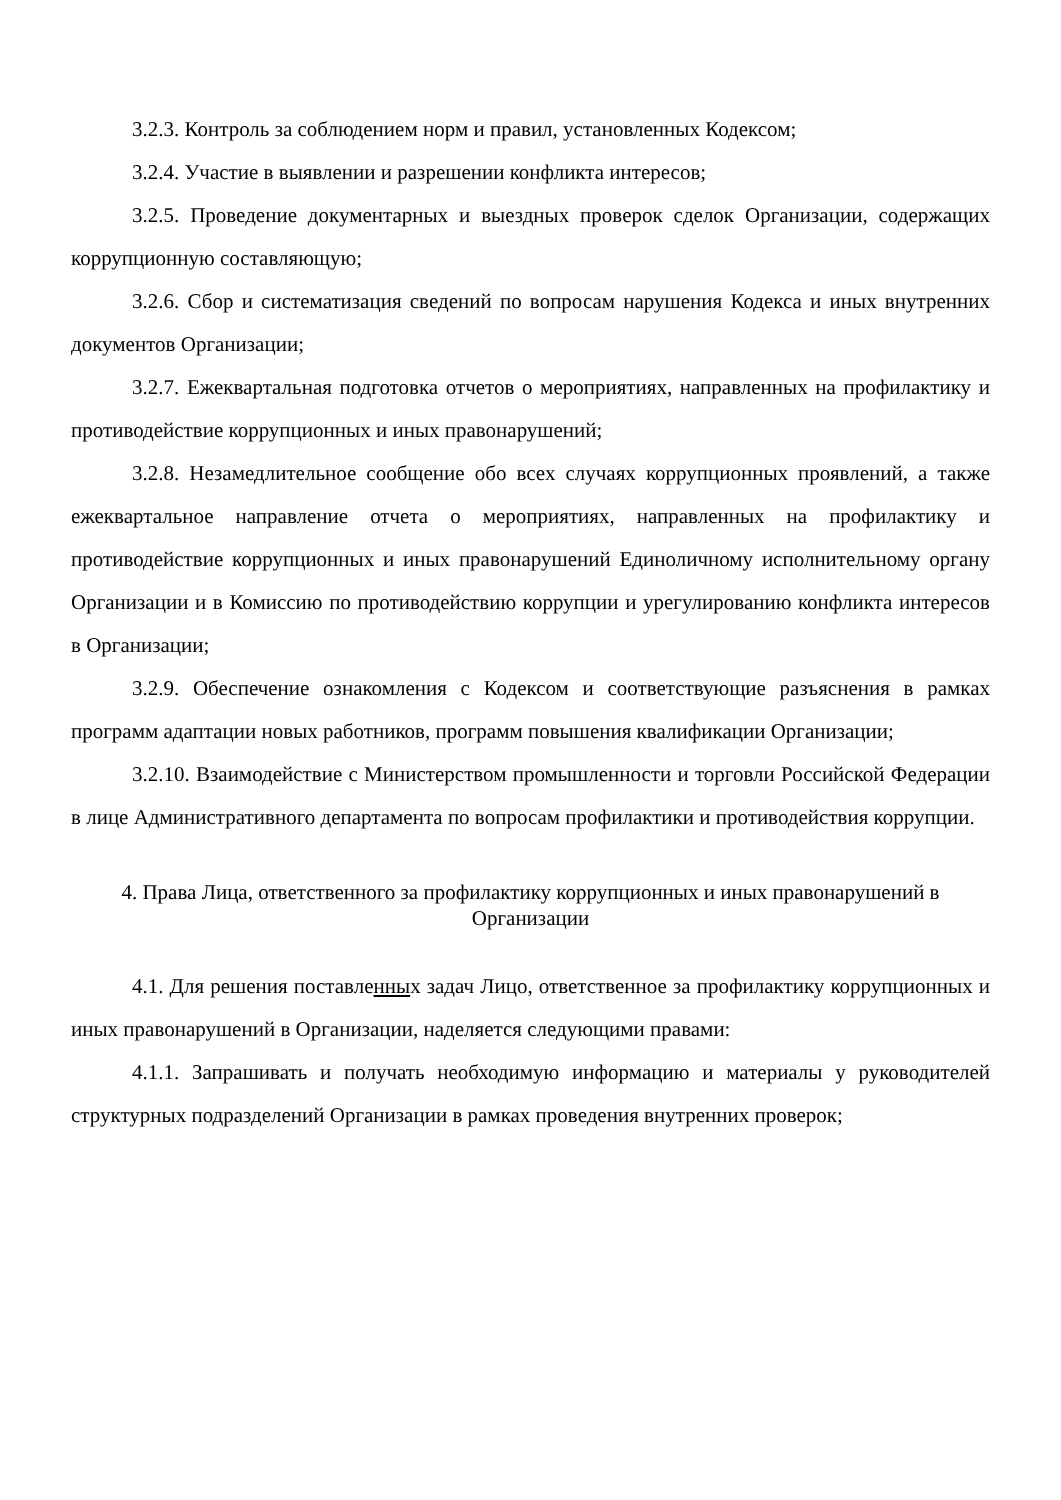3.2.3. Контроль за соблюдением норм и правил, установленных Кодексом;
3.2.4. Участие в выявлении и разрешении конфликта интересов;
3.2.5. Проведение документарных и выездных проверок сделок Организации, содержащих коррупционную составляющую;
3.2.6. Сбор и систематизация сведений по вопросам нарушения Кодекса и иных внутренних документов Организации;
3.2.7. Ежеквартальная подготовка отчетов о мероприятиях, направленных на профилактику и противодействие коррупционных и иных правонарушений;
3.2.8. Незамедлительное сообщение обо всех случаях коррупционных проявлений, а также ежеквартальное направление отчета о мероприятиях, направленных на профилактику и противодействие коррупционных и иных правонарушений Единоличному исполнительному органу Организации и в Комиссию по противодействию коррупции и урегулированию конфликта интересов в Организации;
3.2.9. Обеспечение ознакомления с Кодексом и соответствующие разъяснения в рамках программ адаптации новых работников, программ повышения квалификации Организации;
3.2.10. Взаимодействие с Министерством промышленности и торговли Российской Федерации в лице Административного департамента по вопросам профилактики и противодействия коррупции.
4. Права Лица, ответственного за профилактику коррупционных и иных правонарушений в Организации
4.1. Для решения поставленных задач Лицо, ответственное за профилактику коррупционных и иных правонарушений в Организации, наделяется следующими правами:
4.1.1. Запрашивать и получать необходимую информацию и материалы у руководителей структурных подразделений Организации в рамках проведения внутренних проверок;